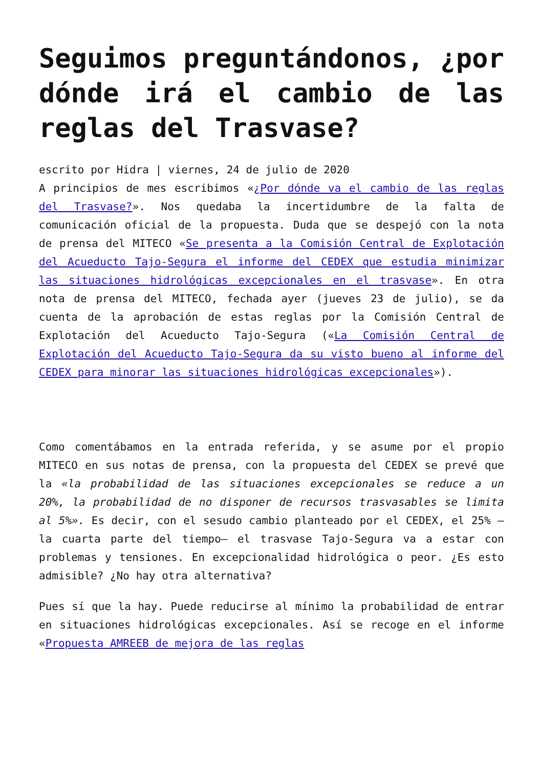Seguimos preguntándonos, ¿por dónde irá el cambio de las reglas del Trasvase?
escrito por Hidra | viernes, 24 de julio de 2020
A principios de mes escribimos «¿Por dónde va el cambio de las reglas del Trasvase?». Nos quedaba la incertidumbre de la falta de comunicación oficial de la propuesta. Duda que se despejó con la nota de prensa del MITECO «Se presenta a la Comisión Central de Explotación del Acueducto Tajo-Segura el informe del CEDEX que estudia minimizar las situaciones hidrológicas excepcionales en el trasvase». En otra nota de prensa del MITECO, fechada ayer (jueves 23 de julio), se da cuenta de la aprobación de estas reglas por la Comisión Central de Explotación del Acueducto Tajo-Segura («La Comisión Central de Explotación del Acueducto Tajo-Segura da su visto bueno al informe del CEDEX para minorar las situaciones hidrológicas excepcionales»).
Como comentábamos en la entrada referida, y se asume por el propio MITECO en sus notas de prensa, con la propuesta del CEDEX se prevé que la «la probabilidad de las situaciones excepcionales se reduce a un 20%, la probabilidad de no disponer de recursos trasvasables se limita al 5%». Es decir, con el sesudo cambio planteado por el CEDEX, el 25% —la cuarta parte del tiempo— el trasvase Tajo-Segura va a estar con problemas y tensiones. En excepcionalidad hidrológica o peor. ¿Es esto admisible? ¿No hay otra alternativa?
Pues sí que la hay. Puede reducirse al mínimo la probabilidad de entrar en situaciones hidrológicas excepcionales. Así se recoge en el informe «Propuesta AMREEB de mejora de las reglas